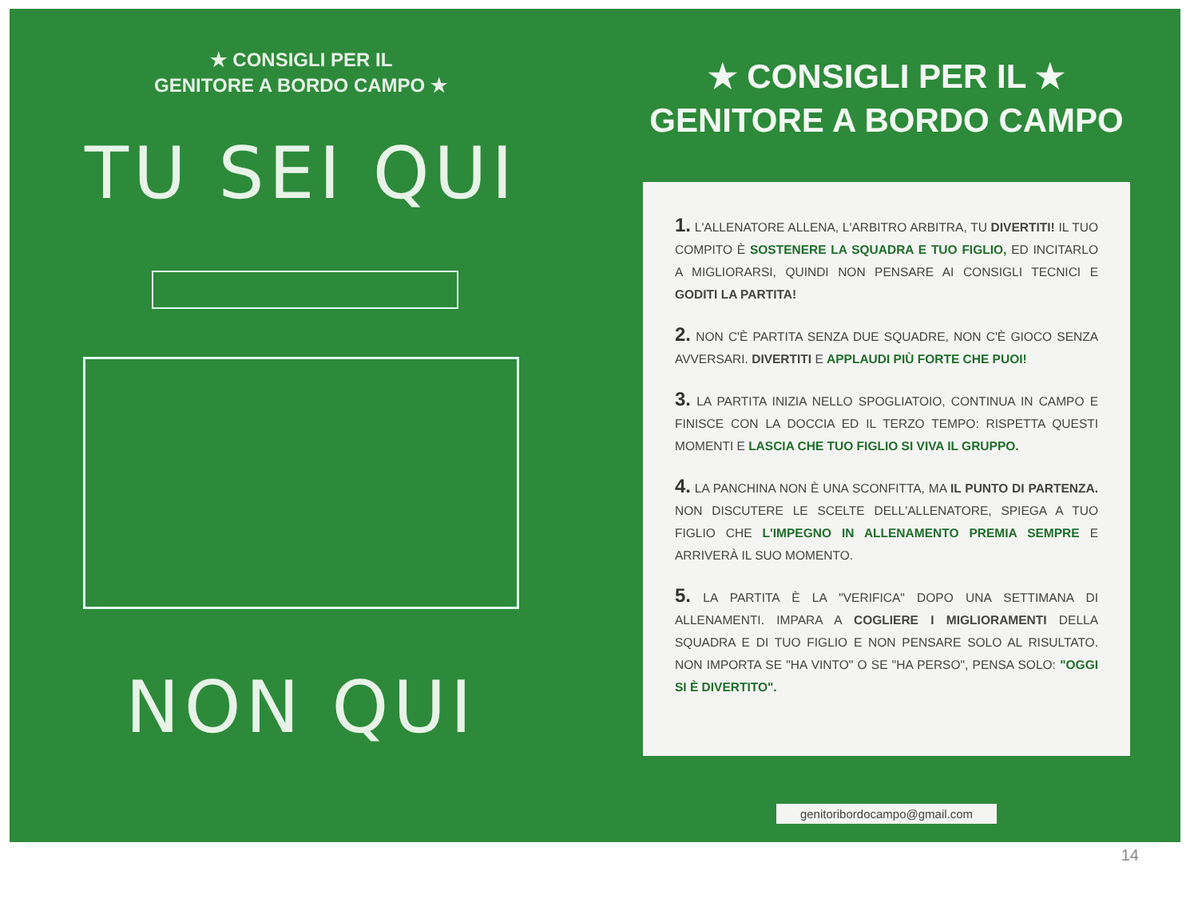★ CONSIGLI PER IL
GENITORE A BORDO CAMPO ★
TU SEI QUI
NON QUI
★ CONSIGLI PER IL ★
GENITORE A BORDO CAMPO
1. L'ALLENATORE ALLENA, L'ARBITRO ARBITRA, TU DIVERTITI! IL TUO COMPITO È SOSTENERE LA SQUADRA E TUO FIGLIO, ED INCITARLO A MIGLIORARSI, QUINDI NON PENSARE AI CONSIGLI TECNICI E GODITI LA PARTITA!
2. NON C'È PARTITA SENZA DUE SQUADRE, NON C'È GIOCO SENZA AVVERSARI. DIVERTITI E APPLAUDI PIÙ FORTE CHE PUOI!
3. LA PARTITA INIZIA NELLO SPOGLIATOIO, CONTINUA IN CAMPO E FINISCE CON LA DOCCIA ED IL TERZO TEMPO: RISPETTA QUESTI MOMENTI E LASCIA CHE TUO FIGLIO SI VIVA IL GRUPPO.
4. LA PANCHINA NON È UNA SCONFITTA, MA IL PUNTO DI PARTENZA. NON DISCUTERE LE SCELTE DELL'ALLENATORE, SPIEGA A TUO FIGLIO CHE L'IMPEGNO IN ALLENAMENTO PREMIA SEMPRE E ARRIVERÀ IL SUO MOMENTO.
5. LA PARTITA È LA "VERIFICA" DOPO UNA SETTIMANA DI ALLENAMENTI. IMPARA A COGLIERE I MIGLIORAMENTI DELLA SQUADRA E DI TUO FIGLIO E NON PENSARE SOLO AL RISULTATO. NON IMPORTA SE "HA VINTO" O SE "HA PERSO", PENSA SOLO: "OGGI SI È DIVERTITO".
genitoribordocampo@gmail.com
14